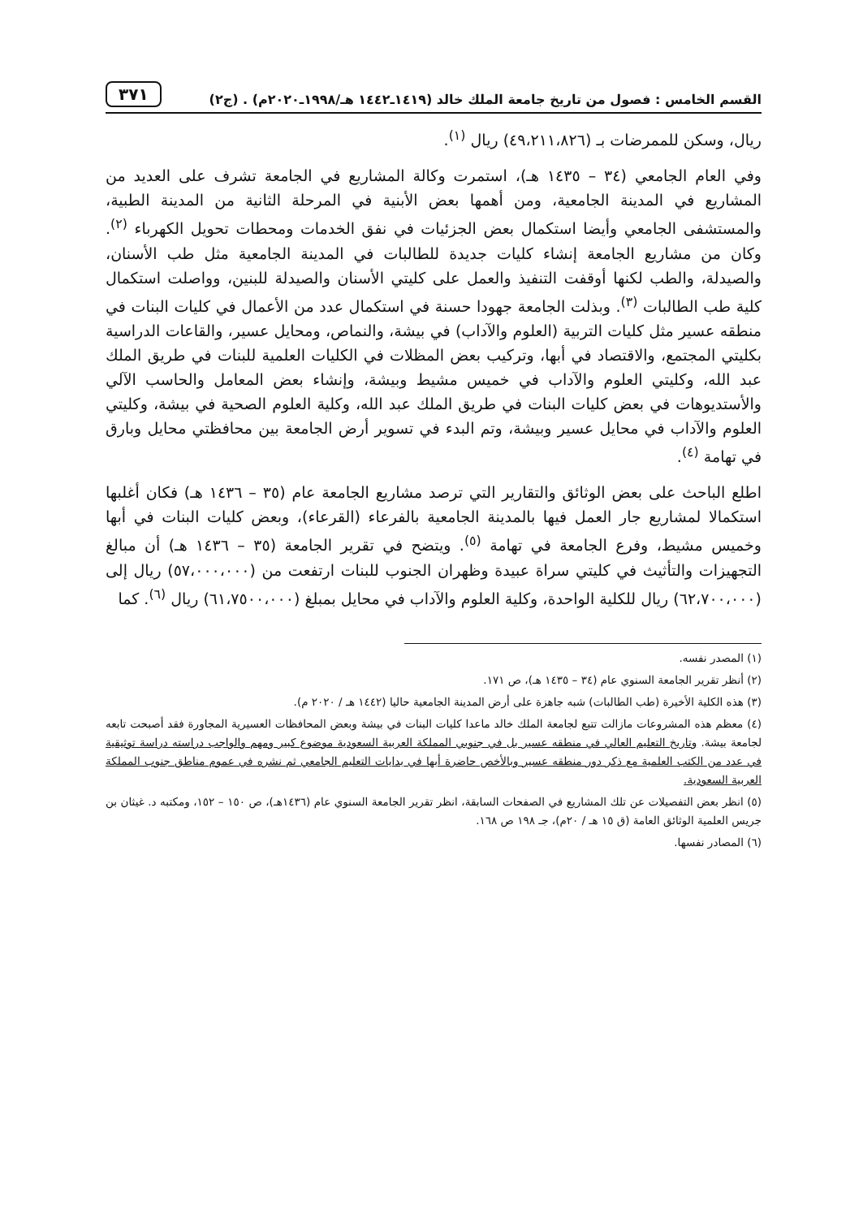القسم الخامس : فصول من تاريخ جامعة الملك خالد (١٤١٩ـ١٤٤٢ هـ/١٩٩٨ـ٢٠٢٠م) . (ج٢) ٣٧١
ريال، وسكن للممرضات بـ (٤٩،٢١١،٨٢٦) ريال <sup>(١)</sup>.
وفي العام الجامعي (٣٤ – ١٤٣٥ هـ)، استمرت وكالة المشاريع في الجامعة تشرف على العديد من المشاريع في المدينة الجامعية، ومن أهمها بعض الأبنية في المرحلة الثانية من المدينة الطبية، والمستشفى الجامعي وأيضا استكمال بعض الجزئيات في نفق الخدمات ومحطات تحويل الكهرباء <sup>(٢)</sup>. وكان من مشاريع الجامعة إنشاء كليات جديدة للطالبات في المدينة الجامعية مثل طب الأسنان، والصيدلة، والطب لكنها أوقفت التنفيذ والعمل على كليتي الأسنان والصيدلة للبنين، وواصلت استكمال كلية طب الطالبات <sup>(٣)</sup>. وبذلت الجامعة جهودا حسنة في استكمال عدد من الأعمال في كليات البنات في منطقه عسير مثل كليات التربية (العلوم والآداب) في بيشة، والنماص، ومحايل عسير، والقاعات الدراسية بكليتي المجتمع، والاقتصاد في أبها، وتركيب بعض المظلات في الكليات العلمية للبنات في طريق الملك عبد الله، وكليتي العلوم والآداب في خميس مشيط وبيشة، وإنشاء بعض المعامل والحاسب الآلي والأستديوهات في بعض كليات البنات في طريق الملك عبد الله، وكلية العلوم الصحية في بيشة، وكليتي العلوم والآداب في محايل عسير وبيشة، وتم البدء في تسوير أرض الجامعة بين محافظتي محايل وبارق في تهامة <sup>(٤)</sup>.
اطلع الباحث على بعض الوثائق والتقارير التي ترصد مشاريع الجامعة عام (٣٥ – ١٤٣٦ هـ) فكان أغلبها استكمالا لمشاريع جار العمل فيها بالمدينة الجامعية بالفرعاء (القرعاء)، وبعض كليات البنات في أبها وخميس مشيط، وفرع الجامعة في تهامة <sup>(٥)</sup>. ويتضح في تقرير الجامعة (٣٥ – ١٤٣٦ هـ) أن مبالغ التجهيزات والتأثيث في كليتي سراة عبيدة وظهران الجنوب للبنات ارتفعت من (٥٧،٠٠٠،٠٠٠) ريال إلى (٦٢،٧٠٠،٠٠٠) ريال للكلية الواحدة، وكلية العلوم والآداب في محايل بمبلغ (٦١،٧٥٠٠،٠٠٠) ريال <sup>(٦)</sup>. كما
(١) المصدر نفسه.
(٢) أنظر تقرير الجامعة السنوي عام (٣٤ – ١٤٣٥ هـ)، ص ١٧١.
(٣) هذه الكلية الأخيرة (طب الطالبات) شبه جاهزة على أرض المدينة الجامعية حاليا (١٤٤٢ هـ / ٢٠٢٠ م).
(٤) معظم هذه المشروعات مازالت تتبع لجامعة الملك خالد ماعدا كليات البنات في بيشة وبعض المحافظات العسيرية المجاورة فقد أصبحت تابعه لجامعة بيشة. وتاريخ التعليم العالي في منطقه عسير بل في جنوبي المملكة العربية السعودية موضوع كبير ومهم والواجب دراسته دراسة توثيقية في عدد من الكتب العلمية مع ذكر دور منطقه عسير وبالأخص حاضرة أبها في بدايات التعليم الجامعي ثم نشره في عموم مناطق جنوب المملكة العربية السعودية.
(٥) انظر بعض التفصيلات عن تلك المشاريع في الصفحات السابقة، انظر تقرير الجامعة السنوي عام (١٤٣٦هـ)، ص ١٥٠ – ١٥٢، ومكتبه د. غيثان بن جريس العلمية الوثائق العامة (ق ١٥ هـ / ٢٠م)، جـ ١٩٨ ص ١٦٨.
(٦) المصادر نفسها.